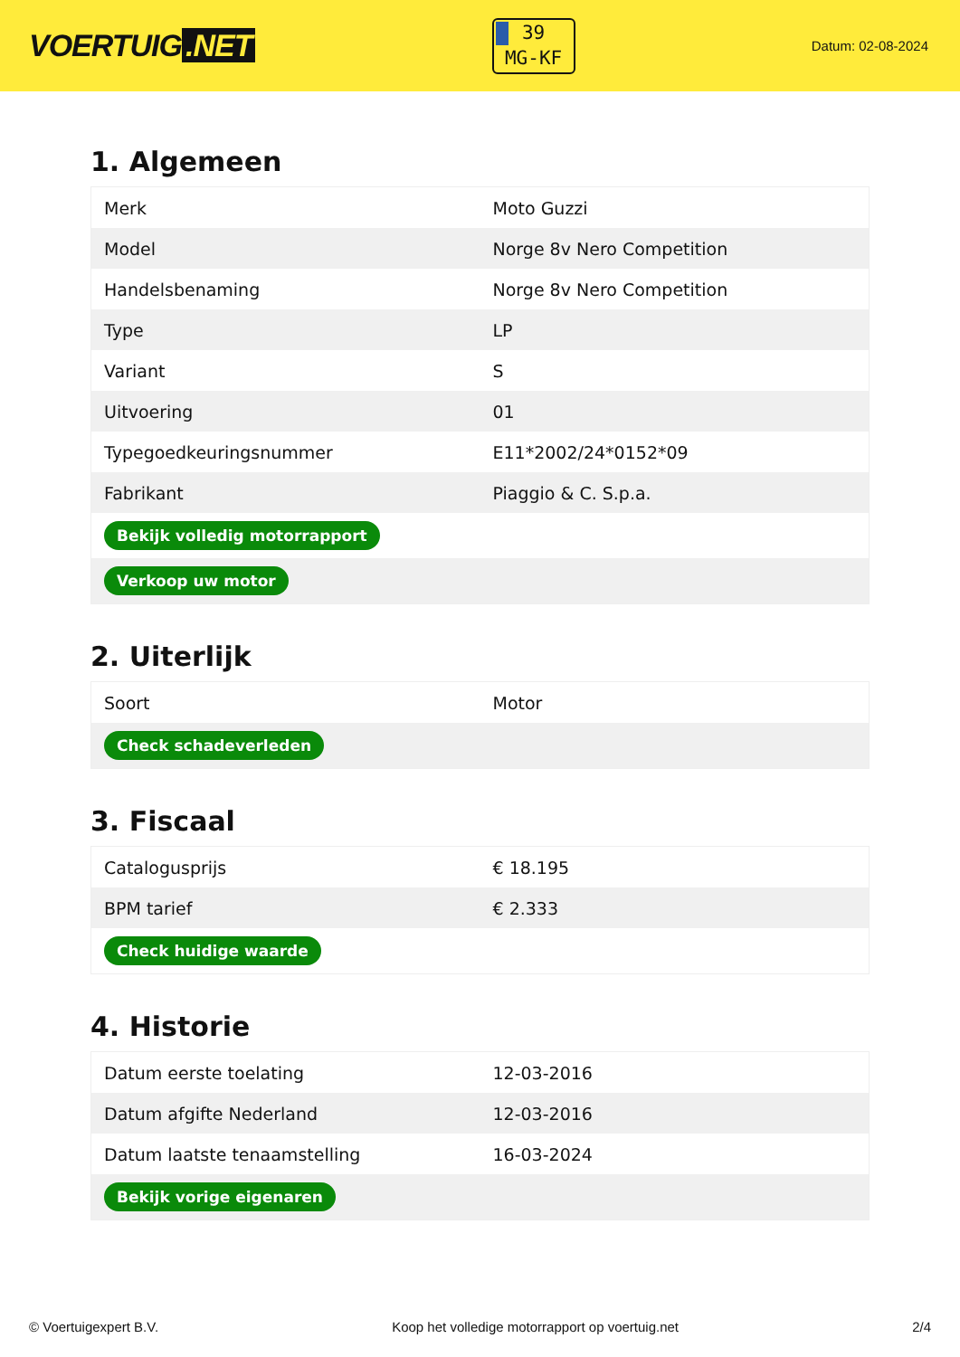VOERTUIG.NET
39
MG-KF
Datum: 02-08-2024
1. Algemeen
| Merk | Moto Guzzi |
| Model | Norge 8v Nero Competition |
| Handelsbenaming | Norge 8v Nero Competition |
| Type | LP |
| Variant | S |
| Uitvoering | 01 |
| Typegoedkeuringsnummer | E11*2002/24*0152*09 |
| Fabrikant | Piaggio & C. S.p.a. |
| Bekijk volledig motorrapport | |
| Verkoop uw motor | |
2. Uiterlijk
| Soort | Motor |
| Check schadeverleden | |
3. Fiscaal
| Catalogusprijs | € 18.195 |
| BPM tarief | € 2.333 |
| Check huidige waarde | |
4. Historie
| Datum eerste toelating | 12-03-2016 |
| Datum afgifte Nederland | 12-03-2016 |
| Datum laatste tenaamstelling | 16-03-2024 |
| Bekijk vorige eigenaren | |
© Voertuigexpert B.V. Koop het volledige motorrapport op voertuig.net 2/4